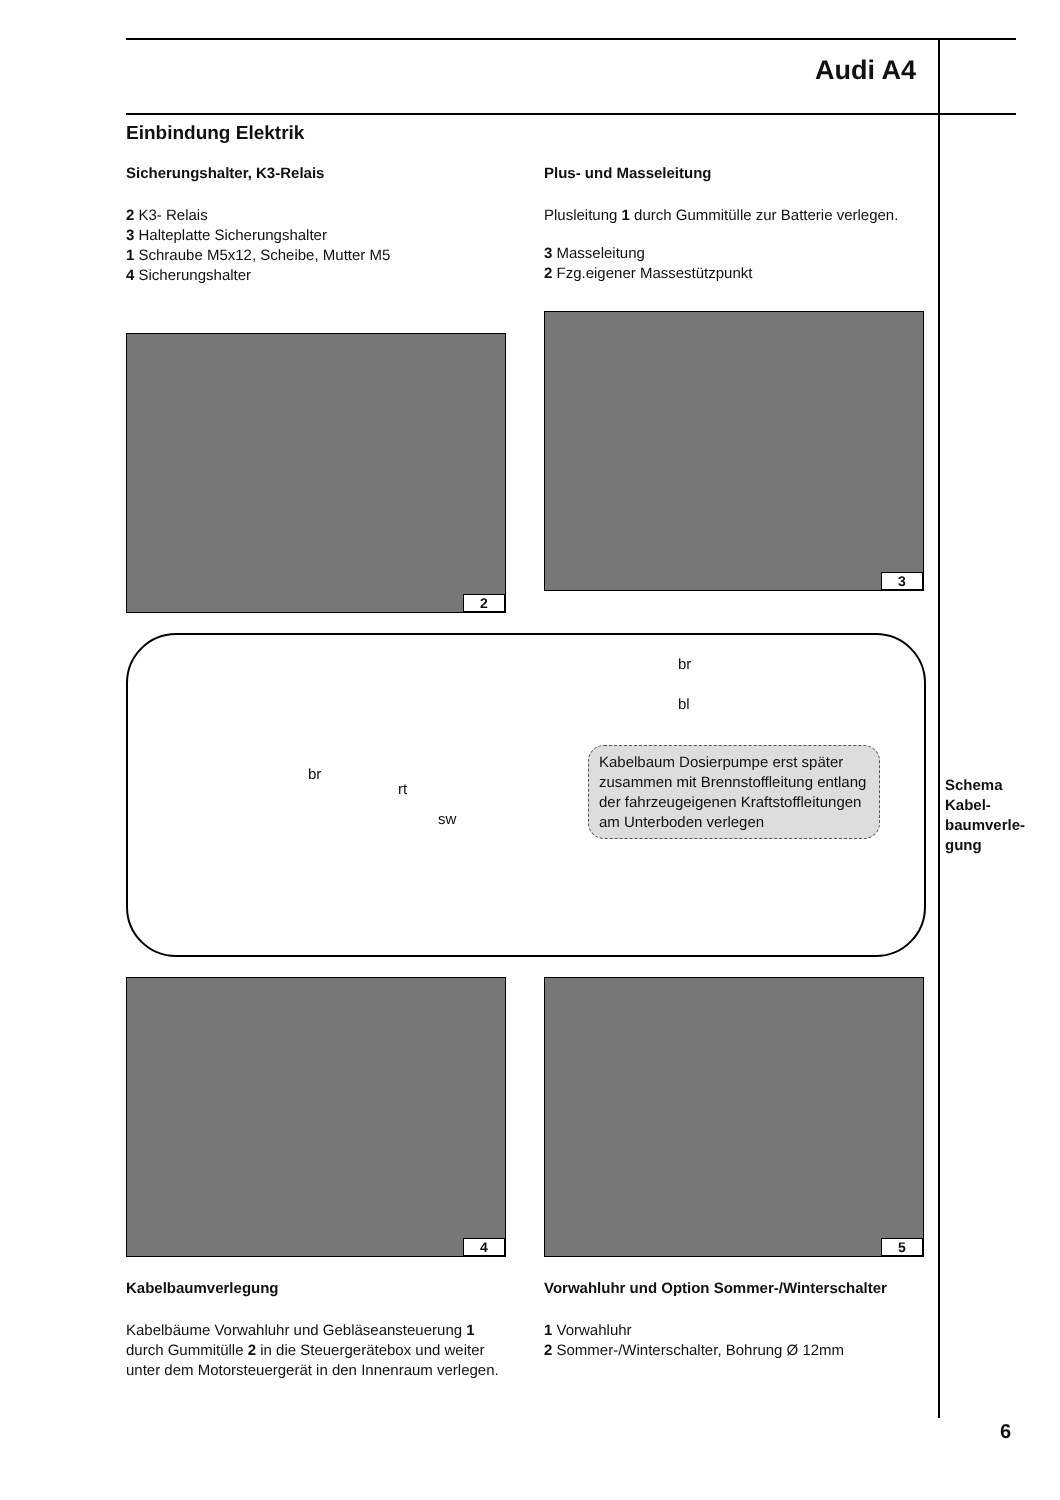Audi A4
Einbindung Elektrik
Sicherungshalter, K3-Relais
2 K3- Relais
3 Halteplatte Sicherungshalter
1 Schraube M5x12, Scheibe, Mutter M5
4 Sicherungshalter
2
Plus- und Masseleitung
Plusleitung 1 durch Gummitülle zur Batterie verlegen.
3 Masseleitung
2 Fzg.eigener Massestützpunkt
3
br
bl
br
rt
sw
Kabelbaum Dosierpumpe erst später zusammen mit Brennstoffleitung entlang der fahrzeugeigenen Kraftstoffleitungen am Unterboden verlegen
4
Kabelbaumverlegung
Kabelbäume Vorwahluhr und Gebläseansteuerung 1 durch Gummitülle 2 in die Steuergerätebox und weiter unter dem Motorsteuergerät in den Innenraum verlegen.
5
Vorwahluhr und Option Sommer-/Winterschalter
1 Vorwahluhr
2 Sommer-/Winterschalter, Bohrung Ø 12mm
Schema
Kabel-
baumverle-
gung
6